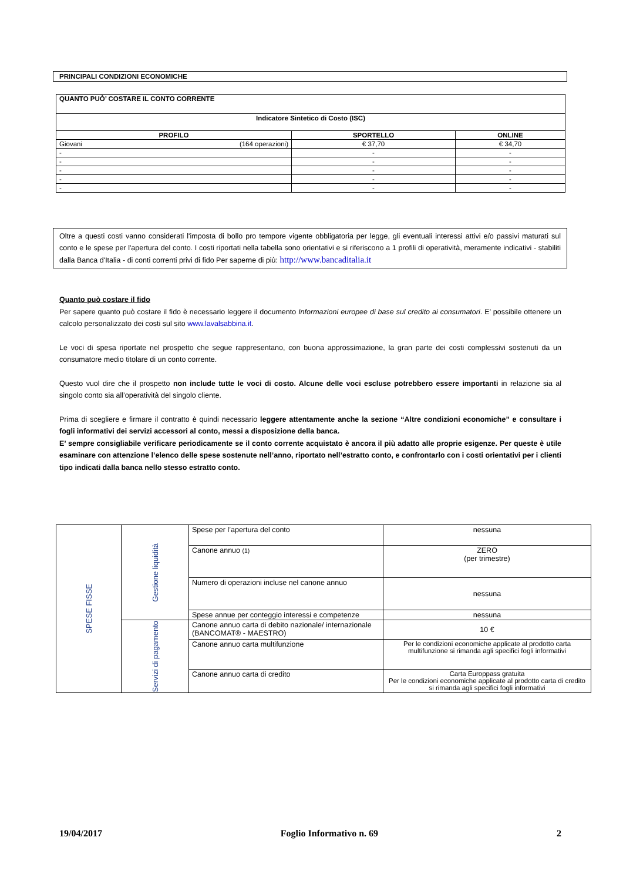PRINCIPALI CONDIZIONI ECONOMICHE
| QUANTO PUÒ’ COSTARE IL CONTO CORRENTE | | |
| Indicatore Sintetico di Costo (ISC) | | |
| PROFILO | SPORTELLO | ONLINE |
| Giovani (164 operazioni) | € 37,70 | € 34,70 |
| - | - | - |
| - | - | - |
| - | - | - |
| - | - | - |
| - | - | - |
Oltre a questi costi vanno considerati l'imposta di bollo pro tempore vigente obbligatoria per legge, gli eventuali interessi attivi e/o passivi maturati sul conto e le spese per l'apertura del conto. I costi riportati nella tabella sono orientativi e si riferiscono a 1 profili di operatività, meramente indicativi - stabiliti dalla Banca d'Italia - di conti correnti privi di fido Per saperne di più: http://www.bancaditalia.it
Quanto può costare il fido
Per sapere quanto può costare il fido è necessario leggere il documento Informazioni europee di base sul credito ai consumatori. E’ possibile ottenere un calcolo personalizzato dei costi sul sito www.lavalsabbina.it.
Le voci di spesa riportate nel prospetto che segue rappresentano, con buona approssimazione, la gran parte dei costi complessivi sostenuti da un consumatore medio titolare di un conto corrente.
Questo vuol dire che il prospetto non include tutte le voci di costo. Alcune delle voci escluse potrebbero essere importanti in relazione sia al singolo conto sia all’operatività del singolo cliente.
Prima di scegliere e firmare il contratto è quindi necessario leggere attentamente anche la sezione “Altre condizioni economiche” e consultare i fogli informativi dei servizi accessori al conto, messi a disposizione della banca.
E’ sempre consigliabile verificare periodicamente se il conto corrente acquistato è ancora il più adatto alle proprie esigenze. Per queste è utile esaminare con attenzione l’elenco delle spese sostenute nell’anno, riportato nell’estratto conto, e confrontarlo con i costi orientativi per i clienti tipo indicati dalla banca nello stesso estratto conto.
| SPESE FISSE | Gestione liquidità | Spese per l’apertura del conto | nessuna |
| | | Canone annuo (1) | ZERO (per trimestre) |
| | | Numero di operazioni incluse nel canone annuo | nessuna |
| | | Spese annue per conteggio interessi e competenze | nessuna |
| | Servizi di pagamento | Canone annuo carta di debito nazionale/ internazionale (BANCOMAT® - MAESTRO) | 10 € |
| | | Canone annuo carta multifunzione | Per le condizioni economiche applicate al prodotto carta multifunzione si rimanda agli specifici fogli informativi |
| | | Canone annuo carta di credito | Carta Europpass gratuita Per le condizioni economiche applicate al prodotto carta di credito si rimanda agli specifici fogli informativi |
19/04/2017 Foglio Informativo n. 69 2